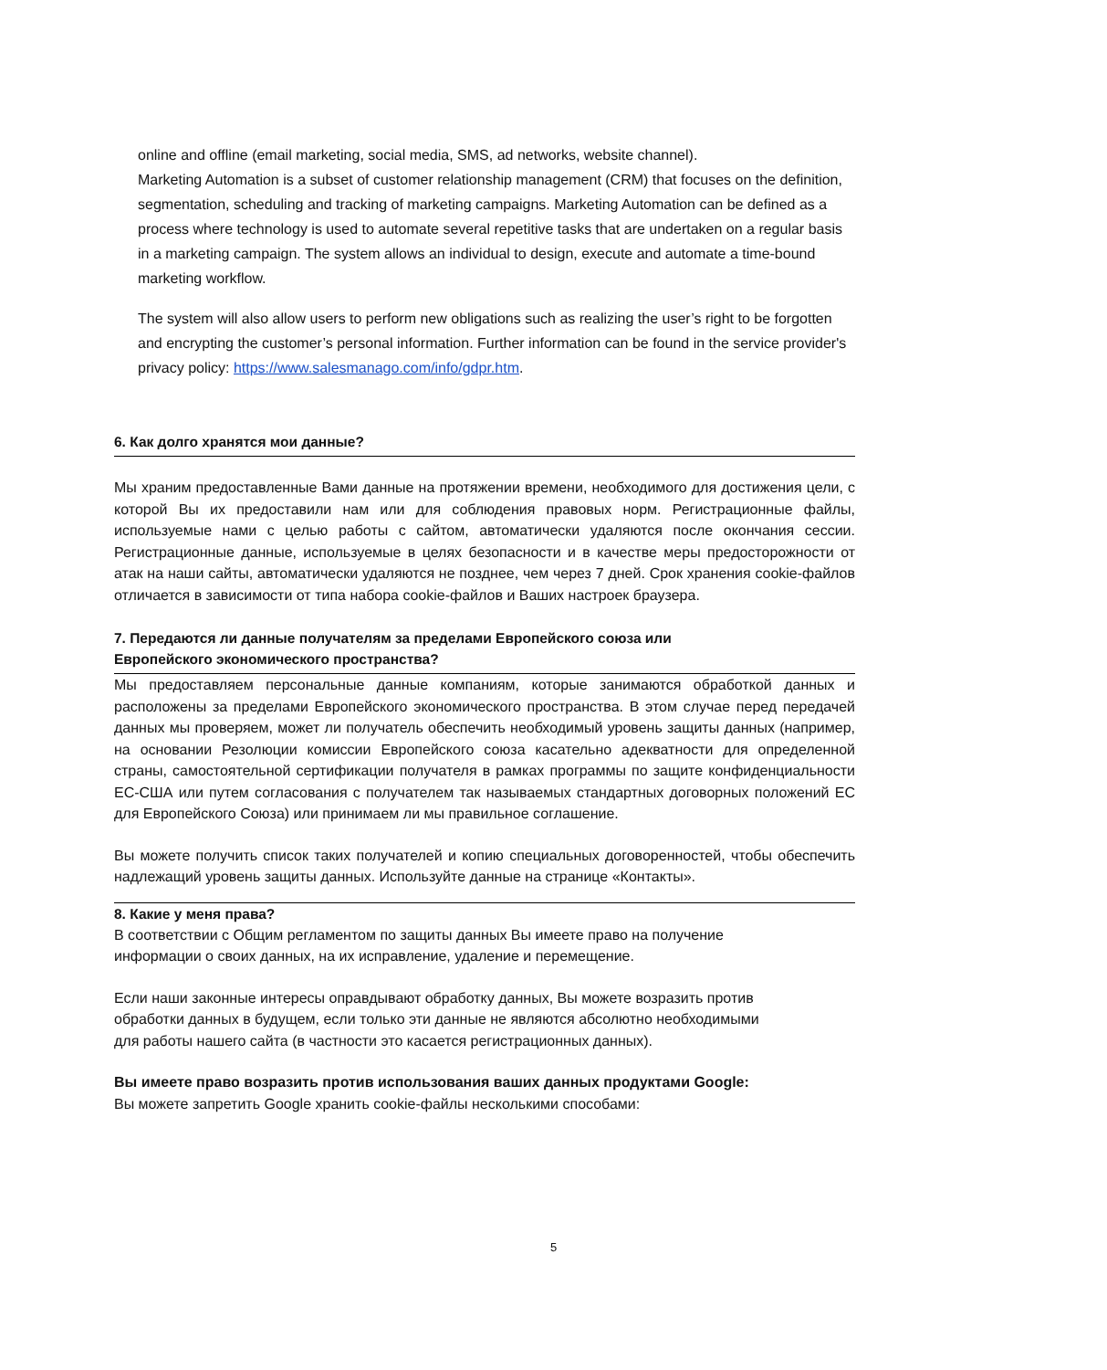online and offline (email marketing, social media, SMS, ad networks, website channel).
Marketing Automation is a subset of customer relationship management (CRM) that focuses on the definition, segmentation, scheduling and tracking of marketing campaigns. Marketing Automation can be defined as a process where technology is used to automate several repetitive tasks that are undertaken on a regular basis in a marketing campaign. The system allows an individual to design, execute and automate a time-bound marketing workflow.
The system will also allow users to perform new obligations such as realizing the user’s right to be forgotten and encrypting the customer’s personal information. Further information can be found in the service provider's privacy policy: https://www.salesmanago.com/info/gdpr.htm.
6. Как долго хранятся мои данные?
Мы храним предоставленные Вами данные на протяжении времени, необходимого для достижения цели, с которой Вы их предоставили нам или для соблюдения правовых норм. Регистрационные файлы, используемые нами с целью работы с сайтом, автоматически удаляются после окончания сессии. Регистрационные данные, используемые в целях безопасности и в качестве меры предосторожности от атак на наши сайты, автоматически удаляются не позднее, чем через 7 дней. Срок хранения cookie-файлов отличается в зависимости от типа набора cookie-файлов и Ваших настроек браузера.
7. Передаются ли данные получателям за пределами Европейского союза или
Европейского экономического пространства?
Мы предоставляем персональные данные компаниям, которые занимаются обработкой данных и расположены за пределами Европейского экономического пространства. В этом случае перед передачей данных мы проверяем, может ли получатель обеспечить необходимый уровень защиты данных (например, на основании Резолюции комиссии Европейского союза касательно адекватности для определенной страны, самостоятельной сертификации получателя в рамках программы по защите конфиденциальности ЕС-США или путем согласования с получателем так называемых стандартных договорных положений ЕС для Европейского Союза) или принимаем ли мы правильное соглашение.
Вы можете получить список таких получателей и копию специальных договоренностей, чтобы обеспечить надлежащий уровень защиты данных. Используйте данные на странице «Контакты».
8. Какие у меня права?
В соответствии с Общим регламентом по защиты данных Вы имеете право на получение
информации о своих данных, на их исправление, удаление и перемещение.
Если наши законные интересы оправдывают обработку данных, Вы можете возразить против
обработки данных в будущем, если только эти данные не являются абсолютно необходимыми
для работы нашего сайта (в частности это касается регистрационных данных).
Вы имеете право возразить против использования ваших данных продуктами Google:
Вы можете запретить Google хранить cookie-файлы несколькими способами:
5